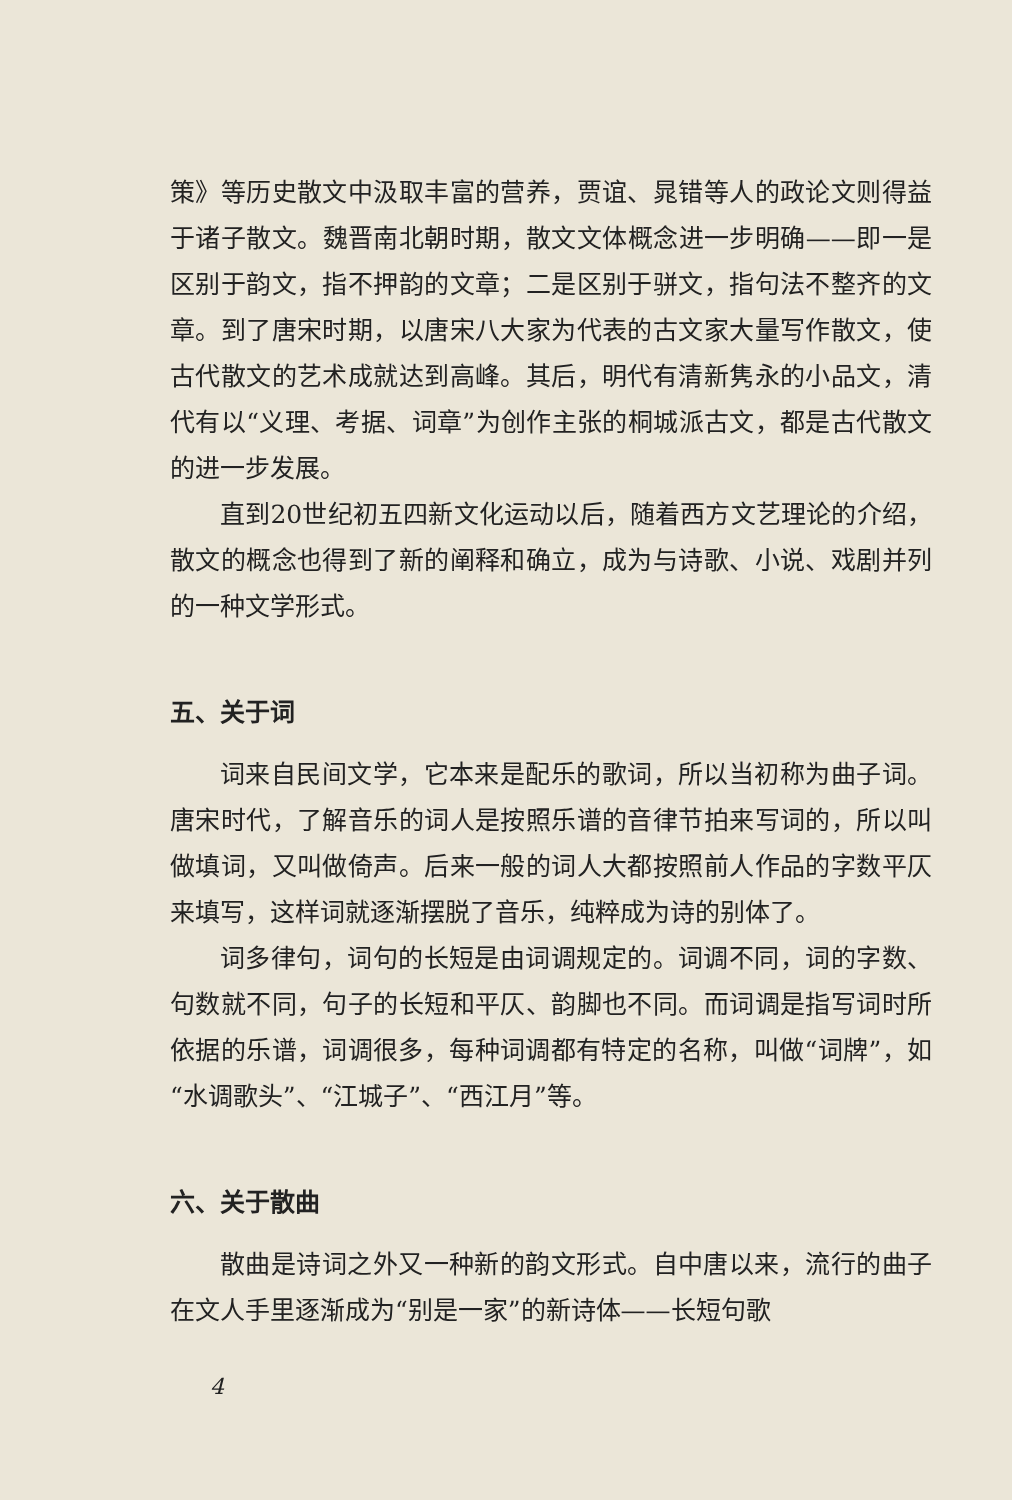策》等历史散文中汲取丰富的营养，贾谊、晁错等人的政论文则得益于诸子散文。魏晋南北朝时期，散文文体概念进一步明确——即一是区别于韵文，指不押韵的文章；二是区别于骈文，指句法不整齐的文章。到了唐宋时期，以唐宋八大家为代表的古文家大量写作散文，使古代散文的艺术成就达到高峰。其后，明代有清新隽永的小品文，清代有以“义理、考据、词章”为创作主张的桐城派古文，都是古代散文的进一步发展。
直到20世纪初五四新文化运动以后，随着西方文艺理论的介绍，散文的概念也得到了新的阐释和确立，成为与诗歌、小说、戏剧并列的一种文学形式。
五、关于词
词来自民间文学，它本来是配乐的歌词，所以当初称为曲子词。唐宋时代，了解音乐的词人是按照乐谱的音律节拍来写词的，所以叫做填词，又叫做倚声。后来一般的词人大都按照前人作品的字数平仄来填写，这样词就逐渐摆脱了音乐，纯粹成为诗的别体了。
词多律句，词句的长短是由词调规定的。词调不同，词的字数、句数就不同，句子的长短和平仄、韵脚也不同。而词调是指写词时所依据的乐谱，词调很多，每种词调都有特定的名称，叫做“词牌”，如“水调歌头”、“江城子”、“西江月”等。
六、关于散曲
散曲是诗词之外又一种新的韵文形式。自中唐以来，流行的曲子在文人手里逐渐成为“别是一家”的新诗体——长短句歌
4